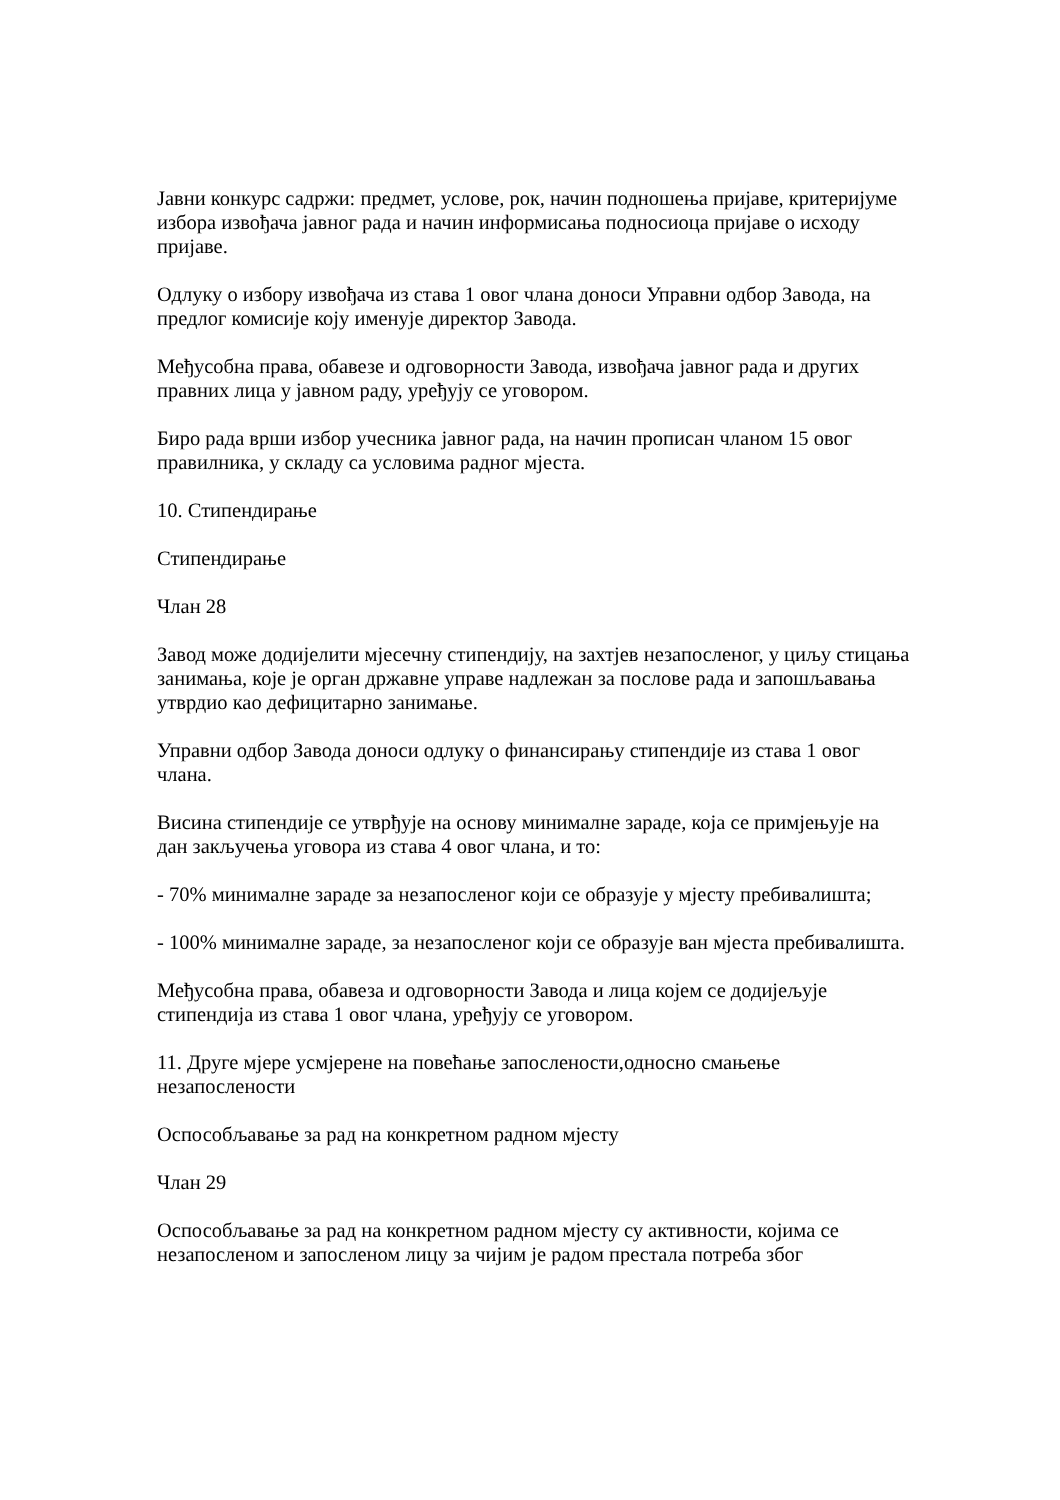Јавни конкурс садржи: предмет, услове, рок, начин подношења пријаве, критеријуме избора извођача јавног рада и начин информисања подносиоца пријаве о исходу пријаве.
Одлуку о избору извођача из става 1 овог члана доноси Управни одбор Завода, на предлог комисије коју именује директор Завода.
Међусобна права, обавезе и одговорности Завода, извођача јавног рада и других правних лица у јавном раду, уређују се уговором.
Биро рада врши избор учесника јавног рада, на начин прописан чланом 15 овог правилника, у складу са условима радног мјеста.
10. Стипендирање
Стипендирање
Члан 28
Завод може додијелити мјесечну стипендију, на захтјев незапосленог, у циљу стицања занимања, које је орган државне управе надлежан за послове рада и запошљавања утврдио као дефицитарно занимање.
Управни одбор Завода доноси одлуку о финансирању стипендије из става 1 овог члана.
Висина стипендије се утврђује на основу минималне зараде, која се примјењује на дан закључења уговора из става 4 овог члана, и то:
- 70% минималне зараде за незапосленог који се образује у мјесту пребивалишта;
- 100% минималне зараде, за незапосленог који се образује ван мјеста пребивалишта.
Међусобна права, обавеза и одговорности Завода и лица којем се додијељује стипендија из става 1 овог члана, уређују се уговором.
11. Друге мјере усмјерене на повећање запослености,односно смањење незапослености
Оспособљавање за рад на конкретном радном мјесту
Члан 29
Оспособљавање за рад на конкретном радном мјесту су активности, којима се незапосленом и запосленом лицу за чијим је радом престала потреба због